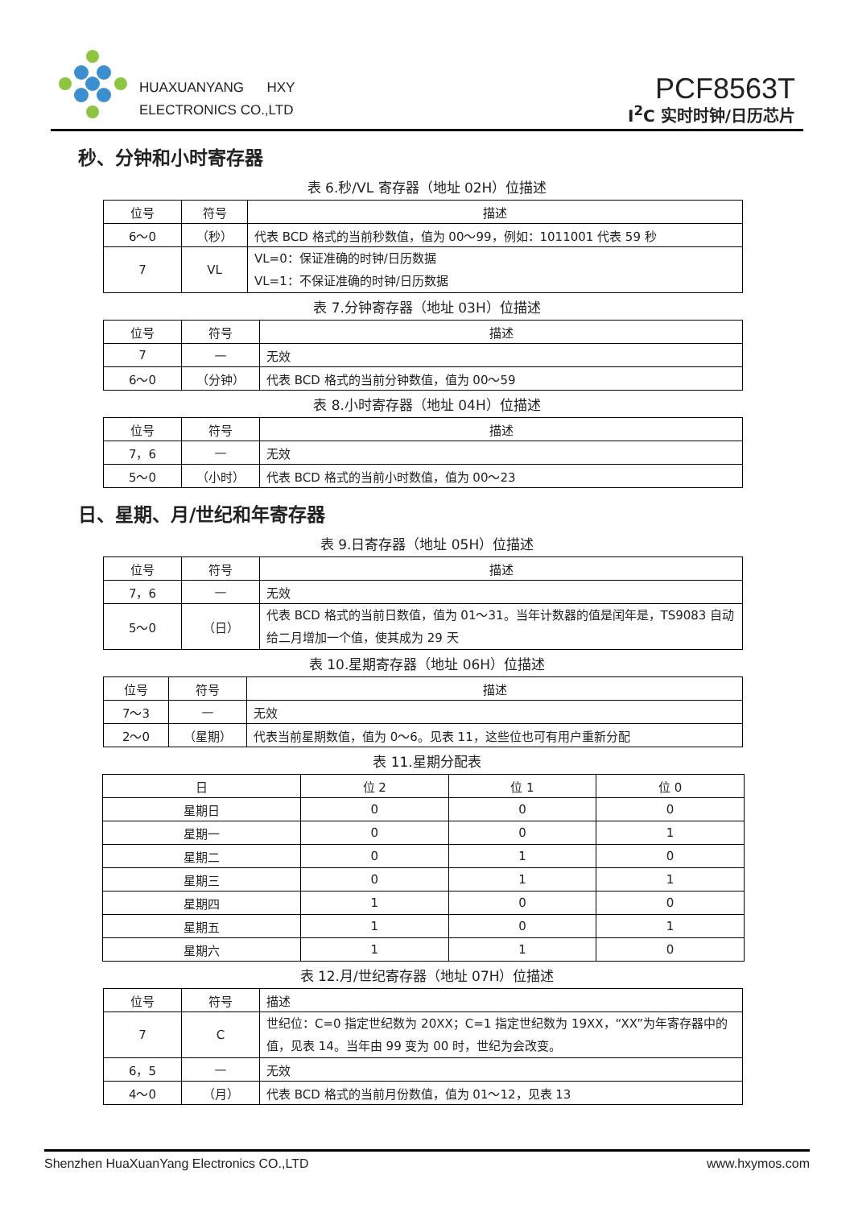HUAXUANYANG HXY
ELECTRONICS CO.,LTD
PCF8563T
I<sup>2</sup>C 实时时钟/日历芯片
秒、分钟和小时寄存器
表 6.秒/VL 寄存器（地址 02H）位描述
| 位号 | 符号 | 描述 |
| --- | --- | --- |
| 6～0 | （秒） | 代表 BCD 格式的当前秒数值，值为 00～99，例如：1011001 代表 59 秒 |
| 7 | VL | VL=0：保证准确的时钟/日历数据 VL=1：不保证准确的时钟/日历数据 |
表 7.分钟寄存器（地址 03H）位描述
| 位号 | 符号 | 描述 |
| --- | --- | --- |
| 7 | — | 无效 |
| 6～0 | （分钟） | 代表 BCD 格式的当前分钟数值，值为 00～59 |
表 8.小时寄存器（地址 04H）位描述
| 位号 | 符号 | 描述 |
| --- | --- | --- |
| 7，6 | — | 无效 |
| 5～0 | （小时） | 代表 BCD 格式的当前小时数值，值为 00～23 |
日、星期、月/世纪和年寄存器
表 9.日寄存器（地址 05H）位描述
| 位号 | 符号 | 描述 |
| --- | --- | --- |
| 7，6 | — | 无效 |
| 5～0 | （日） | 代表 BCD 格式的当前日数值，值为 01～31。当年计数器的值是闰年是，TS9083 自动给二月增加一个值，使其成为 29 天 |
表 10.星期寄存器（地址 06H）位描述
| 位号 | 符号 | 描述 |
| --- | --- | --- |
| 7～3 | — | 无效 |
| 2～0 | （星期） | 代表当前星期数值，值为 0～6。见表 11，这些位也可有用户重新分配 |
表 11.星期分配表
| 日 | 位 2 | 位 1 | 位 0 |
| --- | --- | --- | --- |
| 星期日 | 0 | 0 | 0 |
| 星期一 | 0 | 0 | 1 |
| 星期二 | 0 | 1 | 0 |
| 星期三 | 0 | 1 | 1 |
| 星期四 | 1 | 0 | 0 |
| 星期五 | 1 | 0 | 1 |
| 星期六 | 1 | 1 | 0 |
表 12.月/世纪寄存器（地址 07H）位描述
| 位号 | 符号 | 描述 |
| --- | --- | --- |
| 7 | C | 世纪位：C=0 指定世纪数为 20XX；C=1 指定世纪数为 19XX，“XX”为年寄存器中的值，见表 14。当年由 99 变为 00 时，世纪为会改变。 |
| 6，5 | — | 无效 |
| 4～0 | （月） | 代表 BCD 格式的当前月份数值，值为 01～12，见表 13 |
Shenzhen HuaXuanYang Electronics CO.,LTD www.hxymos.com